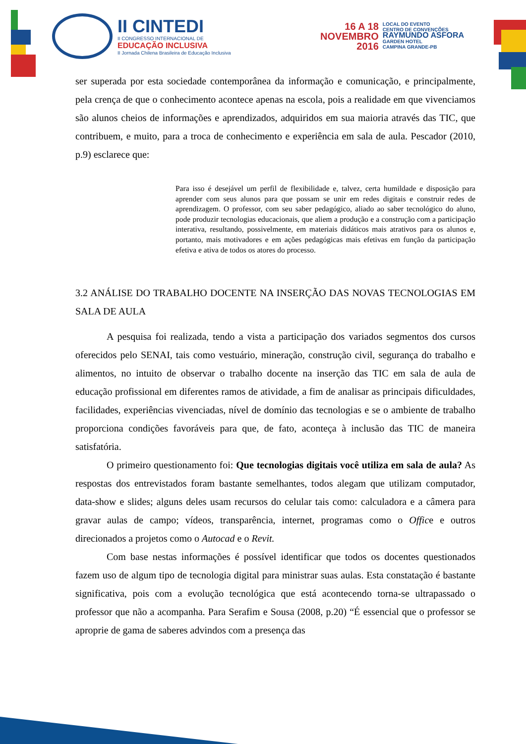II CINTEDI
II CONGRESSO INTERNACIONAL DE
EDUCAÇÃO INCLUSIVA
II Jornada Chilena Brasileira de Educação Inclusiva
16 A 18
NOVEMBRO
2016
LOCAL DO EVENTO
CENTRO DE CONVENÇÕES
RAYMUNDO ASFORA
GARDEN HOTEL
CAMPINA GRANDE-PB
ser superada por esta sociedade contemporânea da informação e comunicação, e principalmente, pela crença de que o conhecimento acontece apenas na escola, pois a realidade em que vivenciamos são alunos cheios de informações e aprendizados, adquiridos em sua maioria através das TIC, que contribuem, e muito, para a troca de conhecimento e experiência em sala de aula. Pescador (2010, p.9) esclarece que:
Para isso é desejável um perfil de flexibilidade e, talvez, certa humildade e disposição para aprender com seus alunos para que possam se unir em redes digitais e construir redes de aprendizagem. O professor, com seu saber pedagógico, aliado ao saber tecnológico do aluno, pode produzir tecnologias educacionais, que aliem a produção e a construção com a participação interativa, resultando, possivelmente, em materiais didáticos mais atrativos para os alunos e, portanto, mais motivadores e em ações pedagógicas mais efetivas em função da participação efetiva e ativa de todos os atores do processo.
3.2 ANÁLISE DO TRABALHO DOCENTE NA INSERÇÃO DAS NOVAS TECNOLOGIAS EM SALA DE AULA
A pesquisa foi realizada, tendo a vista a participação dos variados segmentos dos cursos oferecidos pelo SENAI, tais como vestuário, mineração, construção civil, segurança do trabalho e alimentos, no intuito de observar o trabalho docente na inserção das TIC em sala de aula de educação profissional em diferentes ramos de atividade, a fim de analisar as principais dificuldades, facilidades, experiências vivenciadas, nível de domínio das tecnologias e se o ambiente de trabalho proporciona condições favoráveis para que, de fato, aconteça à inclusão das TIC de maneira satisfatória.
O primeiro questionamento foi: Que tecnologias digitais você utiliza em sala de aula? As respostas dos entrevistados foram bastante semelhantes, todos alegam que utilizam computador, data-show e slides; alguns deles usam recursos do celular tais como: calculadora e a câmera para gravar aulas de campo; vídeos, transparência, internet, programas como o Office e outros direcionados a projetos como o Autocad e o Revit.
Com base nestas informações é possível identificar que todos os docentes questionados fazem uso de algum tipo de tecnologia digital para ministrar suas aulas. Esta constatação é bastante significativa, pois com a evolução tecnológica que está acontecendo torna-se ultrapassado o professor que não a acompanha. Para Serafim e Sousa (2008, p.20) “É essencial que o professor se aproprie de gama de saberes advindos com a presença das